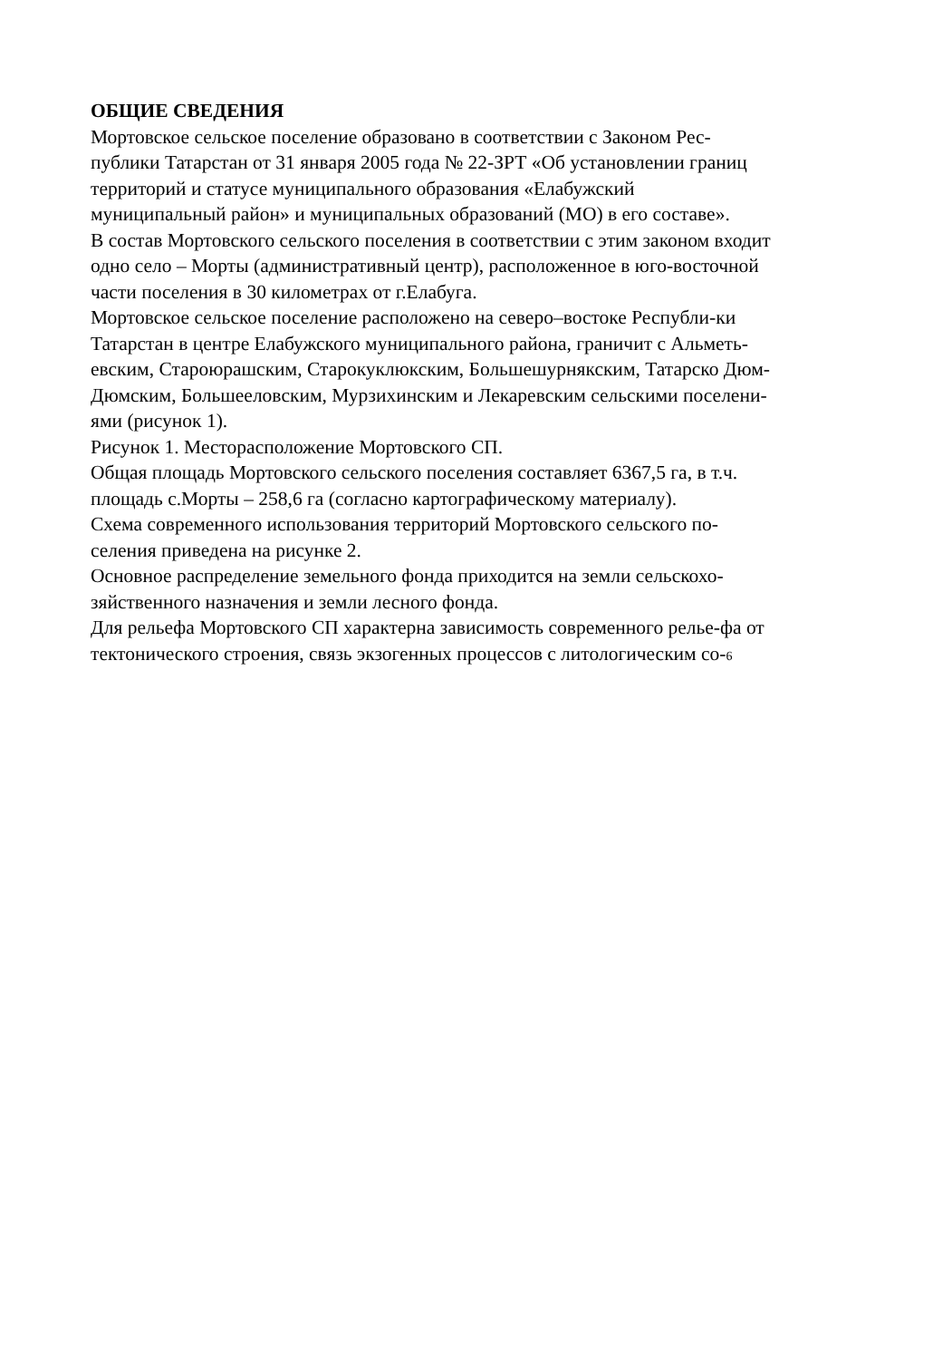ОБЩИЕ СВЕДЕНИЯ
Мортовское сельское поселение образовано в соответствии с Законом Рес-
публики Татарстан от 31 января 2005 года № 22-ЗРТ «Об установлении границ
территорий и статусе муниципального образования «Елабужский
муниципальный район» и муниципальных образований (МО) в его составе».
В состав Мортовского сельского поселения в соответствии с этим законом входит
одно село – Морты (административный центр), расположенное в юго-восточной
части поселения в 30 километрах от г.Елабуга.
Мортовское сельское поселение расположено на северо–востоке Республи-ки
Татарстан в центре Елабужского муниципального района, граничит с Альметь-
евским, Староюрашским, Старокуклюкским, Большешурнякским, Татарско Дюм-
Дюмским, Большееловским, Мурзихинским и Лекаревским сельскими поселени-
ями (рисунок 1).
Рисунок 1. Месторасположение Мортовского СП.
Общая площадь Мортовского сельского поселения составляет 6367,5 га, в т.ч.
площадь с.Морты – 258,6 га (согласно картографическому материалу).
Схема современного использования территорий Мортовского сельского по-
селения приведена на рисунке 2.
Основное распределение земельного фонда приходится на земли сельскохо-
зяйственного назначения и земли лесного фонда.
Для рельефа Мортовского СП характерна зависимость современного релье-фа от
тектонического строения, связь экзогенных процессов с литологическим со-6